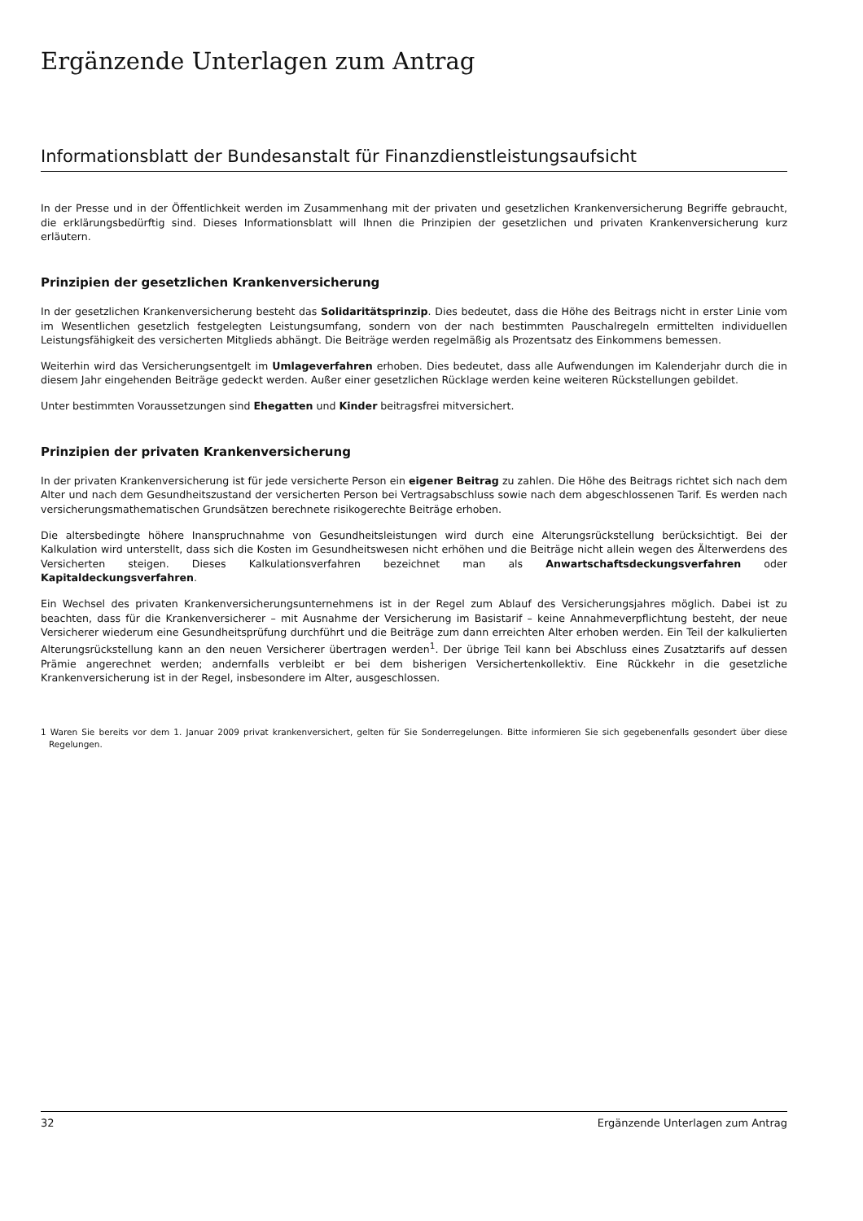Ergänzende Unterlagen zum Antrag
Informationsblatt der Bundesanstalt für Finanzdienstleistungsaufsicht
In der Presse und in der Öffentlichkeit werden im Zusammenhang mit der privaten und gesetzlichen Krankenversicherung Begriffe gebraucht, die erklärungsbedürftig sind. Dieses Informationsblatt will Ihnen die Prinzipien der gesetzlichen und privaten Krankenversicherung kurz erläutern.
Prinzipien der gesetzlichen Krankenversicherung
In der gesetzlichen Krankenversicherung besteht das Solidaritätsprinzip. Dies bedeutet, dass die Höhe des Beitrags nicht in erster Linie vom im Wesentlichen gesetzlich festgelegten Leistungsumfang, sondern von der nach bestimmten Pauschalregeln ermittelten individuellen Leistungsfähigkeit des versicherten Mitglieds abhängt. Die Beiträge werden regelmäßig als Prozentsatz des Einkommens bemessen.
Weiterhin wird das Versicherungsentgelt im Umlageverfahren erhoben. Dies bedeutet, dass alle Aufwendungen im Kalenderjahr durch die in diesem Jahr eingehenden Beiträge gedeckt werden. Außer einer gesetzlichen Rücklage werden keine weiteren Rückstellungen gebildet.
Unter bestimmten Voraussetzungen sind Ehegatten und Kinder beitragsfrei mitversichert.
Prinzipien der privaten Krankenversicherung
In der privaten Krankenversicherung ist für jede versicherte Person ein eigener Beitrag zu zahlen. Die Höhe des Beitrags richtet sich nach dem Alter und nach dem Gesundheitszustand der versicherten Person bei Vertragsabschluss sowie nach dem abgeschlossenen Tarif. Es werden nach versicherungsmathematischen Grundsätzen berechnete risikogerechte Beiträge erhoben.
Die altersbedingte höhere Inanspruchnahme von Gesundheitsleistungen wird durch eine Alterungsrückstellung berücksichtigt. Bei der Kalkulation wird unterstellt, dass sich die Kosten im Gesundheitswesen nicht erhöhen und die Beiträge nicht allein wegen des Älterwerdens des Versicherten steigen. Dieses Kalkulationsverfahren bezeichnet man als Anwartschaftsdeckungsverfahren oder Kapitaldeckungsverfahren.
Ein Wechsel des privaten Krankenversicherungsunternehmens ist in der Regel zum Ablauf des Versicherungsjahres möglich. Dabei ist zu beachten, dass für die Krankenversicherer – mit Ausnahme der Versicherung im Basistarif – keine Annahmeverpflichtung besteht, der neue Versicherer wiederum eine Gesundheitsprüfung durchführt und die Beiträge zum dann erreichten Alter erhoben werden. Ein Teil der kalkulierten Alterungsrückstellung kann an den neuen Versicherer übertragen werden<sup>1</sup>. Der übrige Teil kann bei Abschluss eines Zusatztarifs auf dessen Prämie angerechnet werden; andernfalls verbleibt er bei dem bisherigen Versichertenkollektiv. Eine Rückkehr in die gesetzliche Krankenversicherung ist in der Regel, insbesondere im Alter, ausgeschlossen.
1 Waren Sie bereits vor dem 1. Januar 2009 privat krankenversichert, gelten für Sie Sonderregelungen. Bitte informieren Sie sich gegebenenfalls gesondert über diese Regelungen.
32 Ergänzende Unterlagen zum Antrag